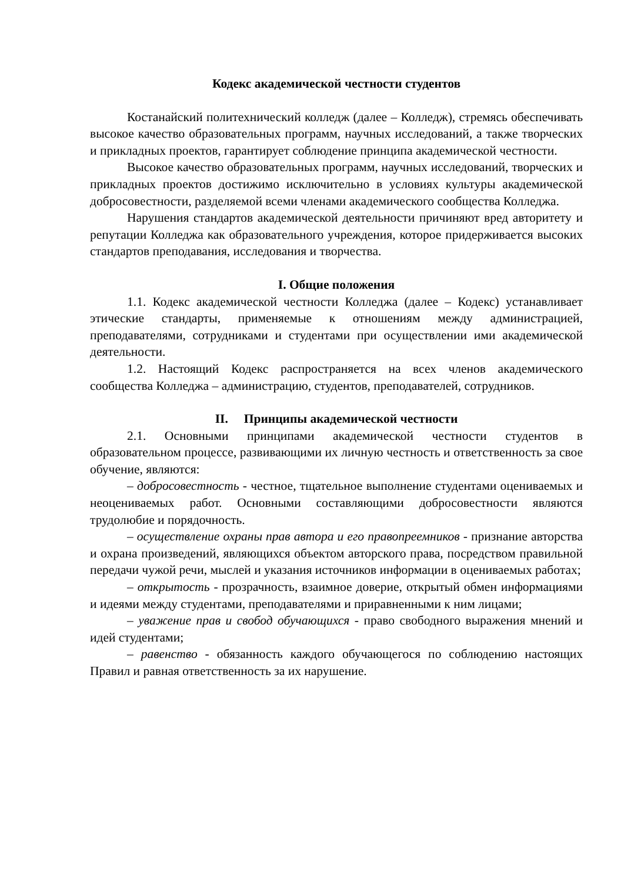Кодекс академической честности студентов
Костанайский политехнический колледж (далее – Колледж), стремясь обеспечивать высокое качество образовательных программ, научных исследований, а также творческих и прикладных проектов, гарантирует соблюдение принципа академической честности.
Высокое качество образовательных программ, научных исследований, творческих и прикладных проектов достижимо исключительно в условиях культуры академической добросовестности, разделяемой всеми членами академического сообщества Колледжа.
Нарушения стандартов академической деятельности причиняют вред авторитету и репутации Колледжа как образовательного учреждения, которое придерживается высоких стандартов преподавания, исследования и творчества.
I. Общие положения
1.1. Кодекс академической честности Колледжа (далее – Кодекс) устанавливает этические стандарты, применяемые к отношениям между администрацией, преподавателями, сотрудниками и студентами при осуществлении ими академической деятельности.
1.2. Настоящий Кодекс распространяется на всех членов академического сообщества Колледжа – администрацию, студентов, преподавателей, сотрудников.
II. Принципы академической честности
2.1. Основными принципами академической честности студентов в образовательном процессе, развивающими их личную честность и ответственность за свое обучение, являются:
– добросовестность - честное, тщательное выполнение студентами оцениваемых и неоцениваемых работ. Основными составляющими добросовестности являются трудолюбие и порядочность.
– осуществление охраны прав автора и его правопреемников - признание авторства и охрана произведений, являющихся объектом авторского права, посредством правильной передачи чужой речи, мыслей и указания источников информации в оцениваемых работах;
– открытость - прозрачность, взаимное доверие, открытый обмен информациями и идеями между студентами, преподавателями и приравненными к ним лицами;
– уважение прав и свобод обучающихся - право свободного выражения мнений и идей студентами;
– равенство - обязанность каждого обучающегося по соблюдению настоящих Правил и равная ответственность за их нарушение.